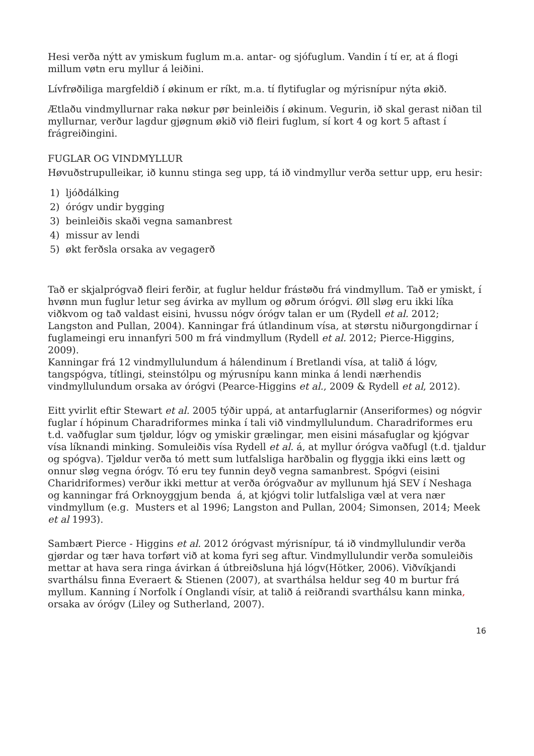Hesi verða nýtt av ymiskum fuglum m.a. antar- og sjófuglum. Vandin í tí er, at á flogi millum vøtn eru myllur á leiðini.
Lívfrøðiliga margfeldið í økinum er ríkt, m.a. tí flytifuglar og mýrisnípur nýta økið.
Ætlaðu vindmyllurnar raka nøkur pør beinleiðis í økinum. Vegurin, ið skal gerast niðan til myllurnar, verður lagdur gjøgnum økið við fleiri fuglum, sí kort 4 og kort 5 aftast í frágreiðingini.
FUGLAR OG VINDMYLLUR
Høvuðstrupulleikar, ið kunnu stinga seg upp, tá ið vindmyllur verða settur upp, eru hesir:
1) ljóðdálking
2) órógv undir bygging
3) beinleiðis skaði vegna samanbrest
4) missur av lendi
5) økt ferðsla orsaka av vegagerð
Tað er skjalprógvað fleiri ferðir, at fuglur heldur frástøðu frá vindmyllum. Tað er ymiskt, í hvønn mun fuglur letur seg ávirka av myllum og øðrum órógvi. Øll sløg eru ikki líka viðkvom og tað valdast eisini, hvussu nógv órógv talan er um (Rydell et al. 2012; Langston and Pullan, 2004). Kanningar frá útlandinum vísa, at størstu niðurgongdirnar í fuglameingi eru innanfyri 500 m frá vindmyllum (Rydell et al. 2012; Pierce-Higgins, 2009).
Kanningar frá 12 vindmyllulundum á hálendinum í Bretlandi vísa, at talið á lógv, tangspógva, títlingi, steinstólpu og mýrusnípu kann minka á lendi nærhendis vindmyllulundum orsaka av órógvi (Pearce-Higgins et al., 2009 & Rydell et al, 2012).
Eitt yvirlit eftir Stewart et al. 2005 týðir uppá, at antarfuglarnir (Anseriformes) og nógvir fuglar í hópinum Charadriformes minka í tali við vindmyllulundum. Charadriformes eru t.d. vaðfuglar sum tjøldur, lógv og ymiskir grælingar, men eisini másafuglar og kjógvar vísa líknandi minking. Somuleiðis vísa Rydell et al. á, at myllur órógva vaðfugl (t.d. tjaldur og spógva). Tjøldur verða tó mett sum lutfalsliga harðbalin og flyggja ikki eins lætt og onnur sløg vegna órógv. Tó eru tey funnin deyð vegna samanbrest. Spógvi (eisini Charidriformes) verður ikki mettur at verða órógvaður av myllunum hjá SEV í Neshaga og kanningar frá Orknoyggjum benda á, at kjógvi tolir lutfalsliga væl at vera nær vindmyllum (e.g. Musters et al 1996; Langston and Pullan, 2004; Simonsen, 2014; Meek et al 1993).
Sambært Pierce - Higgins et al. 2012 órógvast mýrisnípur, tá ið vindmyllulundir verða gjørdar og tær hava torført við at koma fyri seg aftur. Vindmyllulundir verða somuleiðis mettar at hava sera ringa ávirkan á útbreiðsluna hjá lógv(Hötker, 2006). Viðvíkjandi svarthálsu finna Everaert & Stienen (2007), at svarthálsa heldur seg 40 m burtur frá myllum. Kanning í Norfolk í Onglandi vísir, at talið á reiðrandi svarthálsu kann minka, orsaka av órógv (Liley og Sutherland, 2007).
16